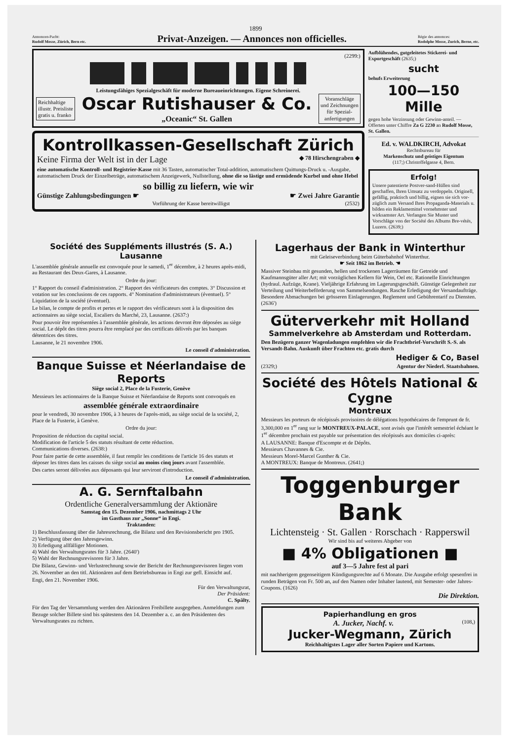1899
Annoncen-Pacht:
Rudolf Mosse, Zürich, Bern etc.
Privat-Anzeigen. — Annonces non officielles.
Régie des annonces:
Rodolphe Mosse, Zurich, Berne, etc.
(2299:)
Leistungsfähiges Spezialgeschäft für moderne Bureaueinrichtungen. Eigene Schreinerei.
Reichhaltige
illustr. Preisliste
gratis u. franko
Oscar Rutishauser & Co.
„Oceanic“ St. Gallen
Voranschläge
und Zeichnungen
für Spezial-
anfertigungen
Kontrollkassen-Gesellschaft Zürich
Keine Firma der Welt ist in der Lage ◆ 78 Hirschengraben ◆
eine automatische Kontroll- und Registrier-Kasse mit 36 Tasten, automatischer Total-addition, automatischem Quittungs-Druck u. -Ausgabe, automatischem Druck der Einzelbeträge, automatischem Anzeigewerk, Nullstellung, ohne die so lästige und ermüdende Kurbel und ohne Hebel
so billig zu liefern, wie wir
Günstige Zahlungsbedingungen ☛ ☛ Zwei Jahre Garantie
Vorführung der Kasse bereitwilligst (2532)
Aufblühendes, gutgeleitetes Stickerei- und Exportgeschäft (2635;)
sucht
behufs Erweiterung
100—150 Mille
gegen hohe Verzinsung oder Gewinn-anteil. — Offerten unter Chiffre Za G 2230 an Rudolf Mosse, St. Gallen.
Ed. v. WALDKIRCH, Advokat
Rechtsbureau für
Markenschutz und geistiges Eigentum
(117;) Christoffelgasse 4, Bern.
Erfolg!
Unsere patentierte Postver-sand-Hüllen sind geschaffen, Ihren Umsatz zu verdoppeln. Originell, gefällig, praktisch und billig, eignen sie sich vor-züglich zum Versand Ihres Propaganda-Materials u. bilden ein Reklamemittel vornehmster und wirksamster Art. Verlangen Sie Muster und Vorschläge von der Société des Albums Bre-vétés, Luzern. (2639;)
Société des Suppléments illustrés (S. A.) Lausanne
L'assemblée générale annuelle est convoquée pour le samedi, 1<sup>er</sup> décembre, à 2 heures après-midi, au Restaurant des Deux-Gares, à Lausanne.
Ordre du jour:
1° Rapport du conseil d'administration. 2° Rapport des vérificateurs des comptes. 3° Discussion et votation sur les conclusions de ces rapports. 4° Nomination d'administrateurs (éventuel). 5° Liquidation de la société (éventuel).
Le bilan, le compte de profits et pertes et le rapport des vérificateurs sont à la disposition des actionnaires au siège social, Escaliers du Marché, 23, Lausanne. (2637:)
Pour pouvoir être représentées à l'assemblée générale, les actions devront être déposées au siège social. Le dépôt des titres pourra être remplacé par des certificats délivrés par les banques détentrices des titres.
Lausanne, le 21 novembre 1906.
Le conseil d'administration.
Banque Suisse et Néerlandaise de Reports
Siège social 2, Place de la Fusterie, Genève
Messieurs les actionnaires de la Banque Suisse et Néerlandaise de Reports sont convoqués en
assemblée générale extraordinaire
pour le vendredi, 30 novembre 1906, à 3 heures de l'après-midi, au siège social de la société, 2, Place de la Fusterie, à Genève.
Ordre du jour:
Proposition de réduction du capital social.
Modification de l'article 5 des statuts résultant de cette réduction.
Communications diverses. (2638:)
Pour faire partie de cette assemblée, il faut remplir les conditions de l'article 16 des statuts et déposer les titres dans les caisses du siège social au moins cinq jours avant l'assemblée.
Des cartes seront délivrées aux déposants qui leur serviront d'introduction.
Le conseil d'administration.
A. G. Sernftalbahn
Ordentliche Generalversammlung der Aktionäre
Samstag den 15. Dezember 1906, nachmittags 2 Uhr
im Gasthaus zur „Sonne“ in Engi.
Traktanden:
1) Beschlussfassung über die Jahresrechnung, die Bilanz und den Revisionsbericht pro 1905.
2) Verfügung über den Jahresgewinn.
3) Erledigung allfälliger Motionen.
4) Wahl des Verwaltungsrates für 3 Jahre. (2640')
5) Wahl der Rechnungsrevisoren für 3 Jahre.
Die Bilanz, Gewinn- und Verlustrechnung sowie der Bericht der Rechnungsrevisoren liegen vom 26. November an den titl. Aktionären auf dem Betriebsbureau in Engi zur gefl. Einsicht auf.
Engi, den 21. November 1906.
Für den Verwaltungsrat,
Der Präsident:
C. Spälty.
Für den Tag der Versammlung werden den Aktionären Freibillete ausgegeben. Anmeldungen zum Bezuge solcher Billete sind bis spätestens den 14. Dezember a. c. an den Präsidenten des Verwaltungsrates zu richten.
Lagerhaus der Bank in Winterthur
mit Geleiseverbindung beim Güterbahnhof Winterthur.
☛ Seit 1862 im Betrieb. ☚
Massiver Steinbau mit gesunden, hellen und trockenen Lagerräumen für Getreide und Kaufmannsgüter aller Art; mit vorzüglichen Kellern für Wein, Oel etc. Rationelle Einrichtungen (hydraul. Aufzüge, Krane). Vieljährige Erfahrung im Lagerungsgeschäft. Günstige Gelegenheit zur Verteilung und Weiterbeförderung von Sammelsendungen. Rasche Erledigung der Versandaufträge. Besondere Abmachungen bei grösseren Einlagerungen. Reglement und Gebührentarif zu Diensten. (2636')
Güterverkehr mit Holland
Sammelverkehre ab Amsterdam und Rotterdam.
Den Bezügern ganzer Wagenladungen empfehlen wir die Frachtbrief-Vorschrift S.-S. als Versandt-Bahn. Auskunft über Frachten etc. gratis durch
Hediger & Co, Basel
(2329;) Agentur der Niederl. Staatsbahnen.
Société des Hôtels National & Cygne
Montreux
Messieurs les porteurs de récépissés provisoires de délégations hypothécaires de l'emprunt de fr. 3,300,000 en 1<sup>er</sup> rang sur le MONTREUX-PALACE, sont avisés que l'intérêt semestriel échéant le 1<sup>er</sup> décembre prochain est payable sur présentation des récépissés aux domiciles ci-après:
A LAUSANNE: Banque d'Escompte et de Dépôts.
Messieurs Chavannes & Cie.
Messieurs Morel-Marcel Gunther & Cie.
A MONTREUX: Banque de Montreux. (2641;)
Toggenburger Bank
Lichtensteig · St. Gallen · Rorschach · Rapperswil
Wir sind bis auf weiteres Abgeber von
■ 4% Obligationen ■
auf 3—5 Jahre fest al pari
mit nachherigem gegenseitigem Kündigungsrechte auf 6 Monate. Die Ausgabe erfolgt spesenfrei in runden Beträgen von Fr. 500 an, auf den Namen oder Inhaber lautend, mit Semester- oder Jahres-Coupons. (1626)
Die Direktion.
Papierhandlung en gros
A. Jucker, Nachf. v. (108,)
Jucker-Wegmann, Zürich
Reichhaltigstes Lager aller Sorten Papiere und Kartons.